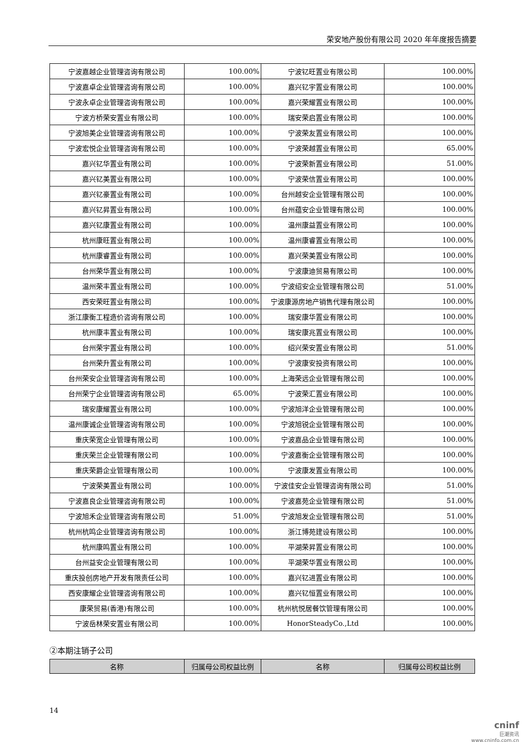荣安地产股份有限公司 2020 年年度报告摘要
| 宁波嘉越企业管理咨询有限公司 | 100.00% | 宁波钇旺置业有限公司 | 100.00% |
| 宁波嘉卓企业管理咨询有限公司 | 100.00% | 嘉兴钇宇置业有限公司 | 100.00% |
| 宁波永卓企业管理咨询有限公司 | 100.00% | 嘉兴荣耀置业有限公司 | 100.00% |
| 宁波方桥荣安置业有限公司 | 100.00% | 瑞安荣启置业有限公司 | 100.00% |
| 宁波旭美企业管理咨询有限公司 | 100.00% | 宁波荣友置业有限公司 | 100.00% |
| 宁波宏悦企业管理咨询有限公司 | 100.00% | 宁波荣越置业有限公司 | 65.00% |
| 嘉兴钇华置业有限公司 | 100.00% | 宁波荣新置业有限公司 | 51.00% |
| 嘉兴钇美置业有限公司 | 100.00% | 宁波荣信置业有限公司 | 100.00% |
| 嘉兴钇豪置业有限公司 | 100.00% | 台州越安企业管理有限公司 | 100.00% |
| 嘉兴钇昇置业有限公司 | 100.00% | 台州蕴安企业管理有限公司 | 100.00% |
| 嘉兴钇康置业有限公司 | 100.00% | 温州康益置业有限公司 | 100.00% |
| 杭州康旺置业有限公司 | 100.00% | 温州康睿置业有限公司 | 100.00% |
| 杭州康睿置业有限公司 | 100.00% | 嘉兴荣美置业有限公司 | 100.00% |
| 台州荣华置业有限公司 | 100.00% | 宁波康迪贸易有限公司 | 100.00% |
| 温州荣丰置业有限公司 | 100.00% | 宁波绍安企业管理有限公司 | 51.00% |
| 西安荣旺置业有限公司 | 100.00% | 宁波康源房地产销售代理有限公司 | 100.00% |
| 浙江康衡工程造价咨询有限公司 | 100.00% | 瑞安康华置业有限公司 | 100.00% |
| 杭州康丰置业有限公司 | 100.00% | 瑞安康兆置业有限公司 | 100.00% |
| 台州荣宇置业有限公司 | 100.00% | 绍兴荣安置业有限公司 | 51.00% |
| 台州荣升置业有限公司 | 100.00% | 宁波康安投资有限公司 | 100.00% |
| 台州荣安企业管理咨询有限公司 | 100.00% | 上海荣远企业管理有限公司 | 100.00% |
| 台州荣宁企业管理咨询有限公司 | 65.00% | 宁波荣汇置业有限公司 | 100.00% |
| 瑞安康耀置业有限公司 | 100.00% | 宁波旭洋企业管理有限公司 | 100.00% |
| 温州康诚企业管理咨询有限公司 | 100.00% | 宁波旭锐企业管理有限公司 | 100.00% |
| 重庆荣宽企业管理有限公司 | 100.00% | 宁波嘉品企业管理有限公司 | 100.00% |
| 重庆荣兰企业管理有限公司 | 100.00% | 宁波嘉衡企业管理有限公司 | 100.00% |
| 重庆荣爵企业管理有限公司 | 100.00% | 宁波康发置业有限公司 | 100.00% |
| 宁波荣美置业有限公司 | 100.00% | 宁波佳安企业管理咨询有限公司 | 51.00% |
| 宁波嘉良企业管理咨询有限公司 | 100.00% | 宁波嘉苑企业管理有限公司 | 51.00% |
| 宁波旭禾企业管理咨询有限公司 | 51.00% | 宁波旭发企业管理有限公司 | 51.00% |
| 杭州杭鸣企业管理咨询有限公司 | 100.00% | 浙江博苑建设有限公司 | 100.00% |
| 杭州康鸣置业有限公司 | 100.00% | 平湖荣昇置业有限公司 | 100.00% |
| 台州益安企业管理有限公司 | 100.00% | 平湖荣华置业有限公司 | 100.00% |
| 重庆投创房地产开发有限责任公司 | 100.00% | 嘉兴钇进置业有限公司 | 100.00% |
| 西安康耀企业管理咨询有限公司 | 100.00% | 嘉兴钇恒置业有限公司 | 100.00% |
| 康荣贸易(香港)有限公司 | 100.00% | 杭州杭悦居餐饮管理有限公司 | 100.00% |
| 宁波岳林荣安置业有限公司 | 100.00% | HonorSteadyCo.,Ltd | 100.00% |
②本期注销子公司
| 名称 | 归属母公司权益比例 | 名称 | 归属母公司权益比例 |
| --- | --- | --- | --- |
14
cninf
巨潮资讯
www.cninfo.com.cn